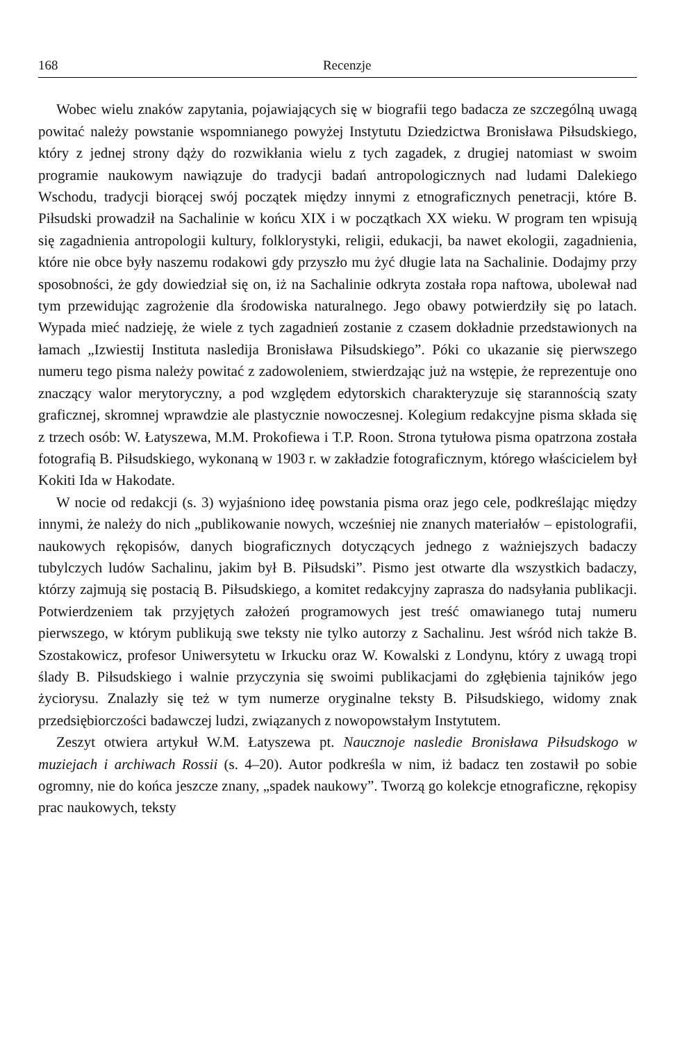168 Recenzje
Wobec wielu znaków zapytania, pojawiających się w biografii tego badacza ze szczególną uwagą powitać należy powstanie wspomnianego powyżej Instytutu Dziedzictwa Bronisława Piłsudskiego, który z jednej strony dąży do rozwikłania wielu z tych zagadek, z drugiej natomiast w swoim programie naukowym nawiązuje do tradycji badań antropologicznych nad ludami Dalekiego Wschodu, tradycji biorącej swój początek między innymi z etnograficznych penetracji, które B. Piłsudski prowadził na Sachalinie w końcu XIX i w początkach XX wieku. W program ten wpisują się zagadnienia antropologii kultury, folklorystyki, religii, edukacji, ba nawet ekologii, zagadnienia, które nie obce były naszemu rodakowi gdy przyszło mu żyć długie lata na Sachalinie. Dodajmy przy sposobności, że gdy dowiedział się on, iż na Sachalinie odkryta została ropa naftowa, ubolewał nad tym przewidując zagrożenie dla środowiska naturalnego. Jego obawy potwierdziły się po latach. Wypada mieć nadzieję, że wiele z tych zagadnień zostanie z czasem dokładnie przedstawionych na łamach „Izwiestij Instituta nasledija Bronisława Piłsudskiego”. Póki co ukazanie się pierwszego numeru tego pisma należy powitać z zadowoleniem, stwierdzając już na wstępie, że reprezentuje ono znaczący walor merytoryczny, a pod względem edytorskich charakteryzuje się starannością szaty graficznej, skromnej wprawdzie ale plastycznie nowoczesnej. Kolegium redakcyjne pisma składa się z trzech osób: W. Łatyszewa, M.M. Prokofiewa i T.P. Roon. Strona tytułowa pisma opatrzona została fotografią B. Piłsudskiego, wykonaną w 1903 r. w zakładzie fotograficznym, którego właścicielem był Kokiti Ida w Hakodate.
W nocie od redakcji (s. 3) wyjaśniono ideę powstania pisma oraz jego cele, podkreślając między innymi, że należy do nich „publikowanie nowych, wcześniej nie znanych materiałów – epistolografii, naukowych rękopisów, danych biograficznych dotyczących jednego z ważniejszych badaczy tubylczych ludów Sachalinu, jakim był B. Piłsudski”. Pismo jest otwarte dla wszystkich badaczy, którzy zajmują się postacią B. Piłsudskiego, a komitet redakcyjny zaprasza do nadsyłania publikacji. Potwierdzeniem tak przyjętych założeń programowych jest treść omawianego tutaj numeru pierwszego, w którym publikują swe teksty nie tylko autorzy z Sachalinu. Jest wśród nich także B. Szostakowicz, profesor Uniwersytetu w Irkucku oraz W. Kowalski z Londynu, który z uwagą tropi ślady B. Piłsudskiego i walnie przyczynia się swoimi publikacjami do zgłębienia tajników jego życiorysu. Znalazły się też w tym numerze oryginalne teksty B. Piłsudskiego, widomy znak przedsiębiorczości badawczej ludzi, związanych z nowopowstałym Instytutem.
Zeszyt otwiera artykuł W.M. Łatyszewa pt. Naucznoje nasledie Bronisława Piłsudskogo w muziejach i archiwach Rossii (s. 4–20). Autor podkreśla w nim, iż badacz ten zostawił po sobie ogromny, nie do końca jeszcze znany, „spadek naukowy”. Tworzą go kolekcje etnograficzne, rękopisy prac naukowych, teksty